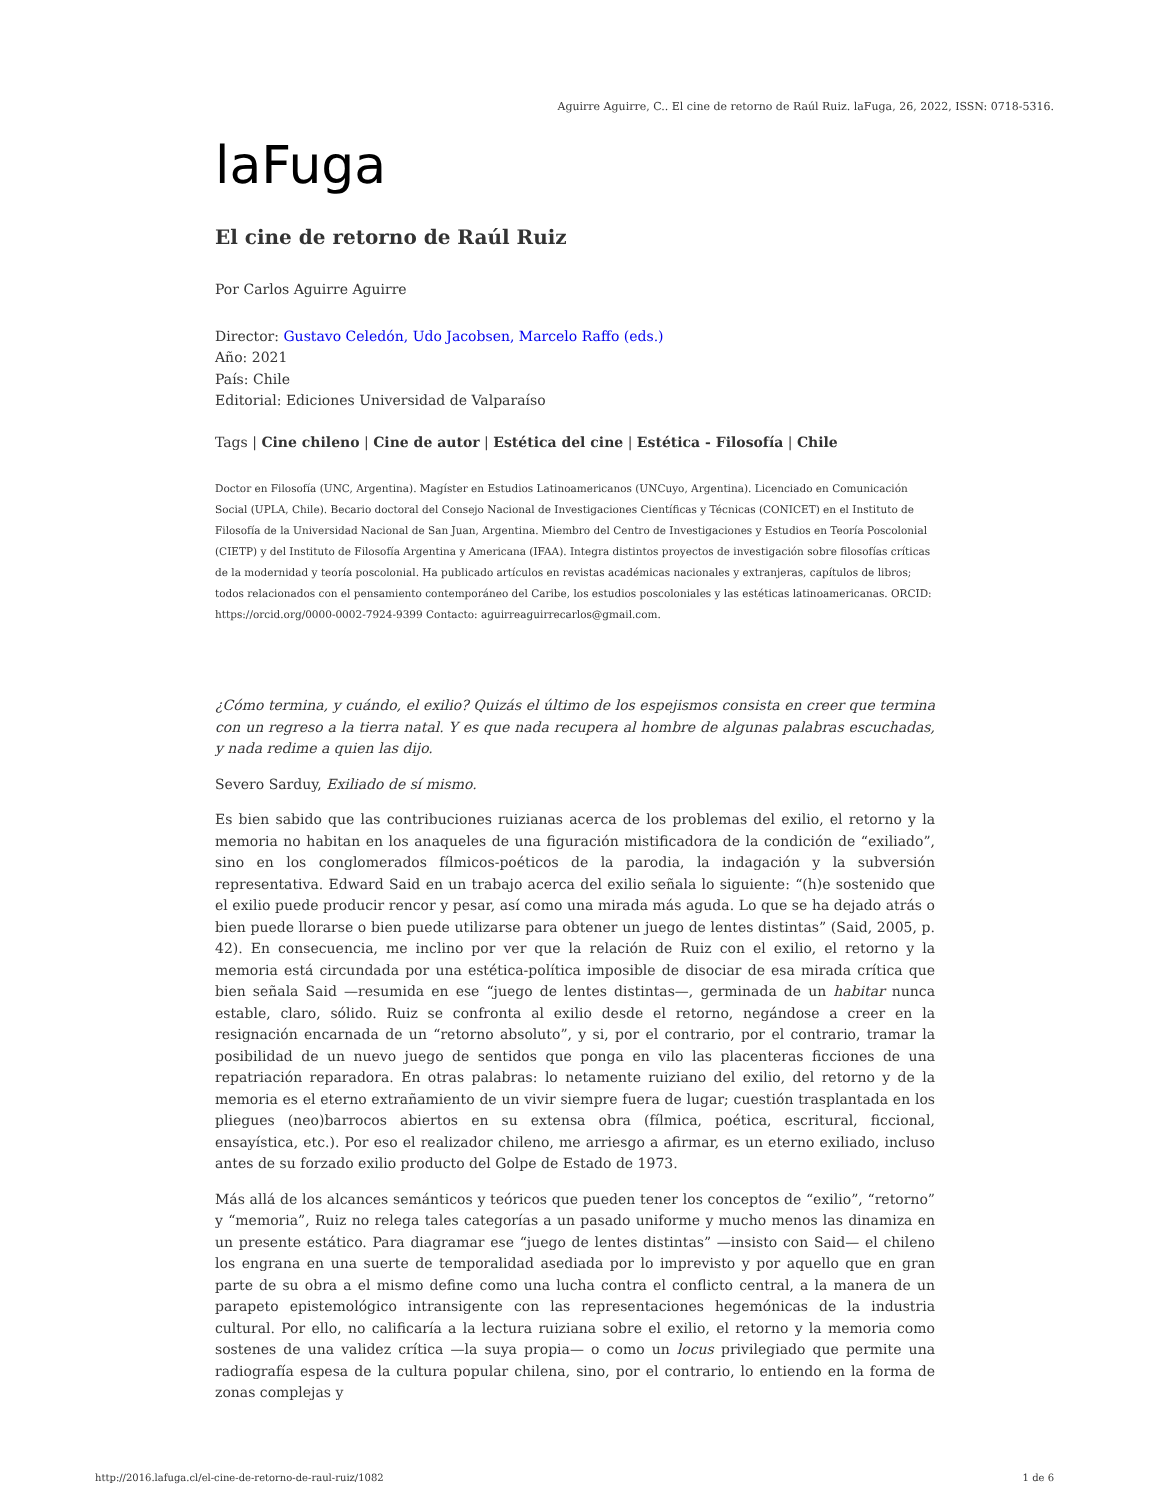Aguirre Aguirre, C.. El cine de retorno de Raúl Ruiz. laFuga, 26, 2022, ISSN: 0718-5316.
laFuga
El cine de retorno de Raúl Ruiz
Por Carlos Aguirre Aguirre
Director: Gustavo Celedón, Udo Jacobsen, Marcelo Raffo (eds.)
Año: 2021
País: Chile
Editorial: Ediciones Universidad de Valparaíso
Tags | Cine chileno | Cine de autor | Estética del cine | Estética - Filosofía | Chile
Doctor en Filosofía (UNC, Argentina). Magíster en Estudios Latinoamericanos (UNCuyo, Argentina). Licenciado en Comunicación Social (UPLA, Chile). Becario doctoral del Consejo Nacional de Investigaciones Científicas y Técnicas (CONICET) en el Instituto de Filosofía de la Universidad Nacional de San Juan, Argentina. Miembro del Centro de Investigaciones y Estudios en Teoría Poscolonial (CIETP) y del Instituto de Filosofía Argentina y Americana (IFAA). Integra distintos proyectos de investigación sobre filosofías críticas de la modernidad y teoría poscolonial. Ha publicado artículos en revistas académicas nacionales y extranjeras, capítulos de libros; todos relacionados con el pensamiento contemporáneo del Caribe, los estudios poscoloniales y las estéticas latinoamericanas. ORCID: https://orcid.org/0000-0002-7924-9399 Contacto: aguirreaguirrecarlos@gmail.com.
¿Cómo termina, y cuándo, el exilio? Quizás el último de los espejismos consista en creer que termina con un regreso a la tierra natal. Y es que nada recupera al hombre de algunas palabras escuchadas, y nada redime a quien las dijo.
Severo Sarduy, Exiliado de sí mismo.
Es bien sabido que las contribuciones ruizianas acerca de los problemas del exilio, el retorno y la memoria no habitan en los anaqueles de una figuración mistificadora de la condición de “exiliado”, sino en los conglomerados fílmicos-poéticos de la parodia, la indagación y la subversión representativa. Edward Said en un trabajo acerca del exilio señala lo siguiente: “(h)e sostenido que el exilio puede producir rencor y pesar, así como una mirada más aguda. Lo que se ha dejado atrás o bien puede llorarse o bien puede utilizarse para obtener un juego de lentes distintas” (Said, 2005, p. 42). En consecuencia, me inclino por ver que la relación de Ruiz con el exilio, el retorno y la memoria está circundada por una estética-política imposible de disociar de esa mirada crítica que bien señala Said —resumida en ese “juego de lentes distintas—, germinada de un habitar nunca estable, claro, sólido. Ruiz se confronta al exilio desde el retorno, negándose a creer en la resignación encarnada de un “retorno absoluto”, y si, por el contrario, por el contrario, tramar la posibilidad de un nuevo juego de sentidos que ponga en vilo las placenteras ficciones de una repatriación reparadora. En otras palabras: lo netamente ruiziano del exilio, del retorno y de la memoria es el eterno extrañamiento de un vivir siempre fuera de lugar; cuestión trasplantada en los pliegues (neo)barrocos abiertos en su extensa obra (fílmica, poética, escritural, ficcional, ensayística, etc.). Por eso el realizador chileno, me arriesgo a afirmar, es un eterno exiliado, incluso antes de su forzado exilio producto del Golpe de Estado de 1973.
Más allá de los alcances semánticos y teóricos que pueden tener los conceptos de “exilio”, “retorno” y “memoria”, Ruiz no relega tales categorías a un pasado uniforme y mucho menos las dinamiza en un presente estático. Para diagramar ese “juego de lentes distintas” —insisto con Said— el chileno los engrana en una suerte de temporalidad asediada por lo imprevisto y por aquello que en gran parte de su obra a el mismo define como una lucha contra el conflicto central, a la manera de un parapeto epistemológico intransigente con las representaciones hegemónicas de la industria cultural. Por ello, no calificaría a la lectura ruiziana sobre el exilio, el retorno y la memoria como sostenes de una validez crítica —la suya propia— o como un locus privilegiado que permite una radiografía espesa de la cultura popular chilena, sino, por el contrario, lo entiendo en la forma de zonas complejas y
http://2016.lafuga.cl/el-cine-de-retorno-de-raul-ruiz/1082 1 de 6